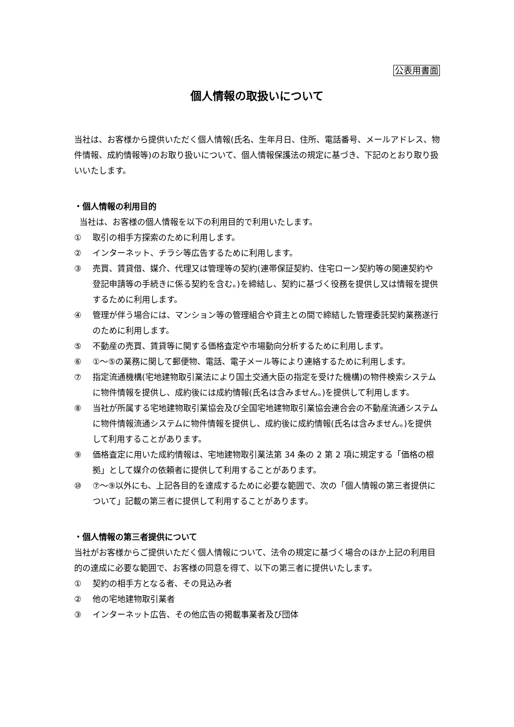公表用書面
個人情報の取扱いについて
当社は、お客様から提供いただく個人情報(氏名、生年月日、住所、電話番号、メールアドレス、物件情報、成約情報等)のお取り扱いについて、個人情報保護法の規定に基づき、下記のとおり取り扱いいたします。
・個人情報の利用目的
当社は、お客様の個人情報を以下の利用目的で利用いたします。
① 取引の相手方探索のために利用します。
② インターネット、チラシ等広告するために利用します。
③ 売買、賃貸借、媒介、代理又は管理等の契約(連帯保証契約、住宅ローン契約等の関連契約や登記申請等の手続きに係る契約を含む。)を締結し、契約に基づく役務を提供し又は情報を提供するために利用します。
④ 管理が伴う場合には、マンション等の管理組合や貸主との間で締結した管理委託契約業務遂行のために利用します。
⑤ 不動産の売買、賃貸等に関する価格査定や市場動向分析するために利用します。
⑥ ①～⑤の業務に関して郵便物、電話、電子メール等により連絡するために利用します。
⑦ 指定流通機構(宅地建物取引業法により国土交通大臣の指定を受けた機構)の物件検索システムに物件情報を提供し、成約後には成約情報(氏名は含みません。)を提供して利用します。
⑧ 当社が所属する宅地建物取引業協会及び全国宅地建物取引業協会連合会の不動産流通システムに物件情報流通システムに物件情報を提供し、成約後に成約情報(氏名は含みません。)を提供して利用することがあります。
⑨ 価格査定に用いた成約情報は、宅地建物取引業法第 34 条の 2 第 2 項に規定する「価格の根拠」として媒介の依頼者に提供して利用することがあります。
⑩ ⑦～⑨以外にも、上記各目的を達成するために必要な範囲で、次の「個人情報の第三者提供について」記載の第三者に提供して利用することがあります。
・個人情報の第三者提供について
当社がお客様からご提供いただく個人情報について、法令の規定に基づく場合のほか上記の利用目的の達成に必要な範囲で、お客様の同意を得て、以下の第三者に提供いたします。
① 契約の相手方となる者、その見込み者
② 他の宅地建物取引業者
③ インターネット広告、その他広告の掲載事業者及び団体